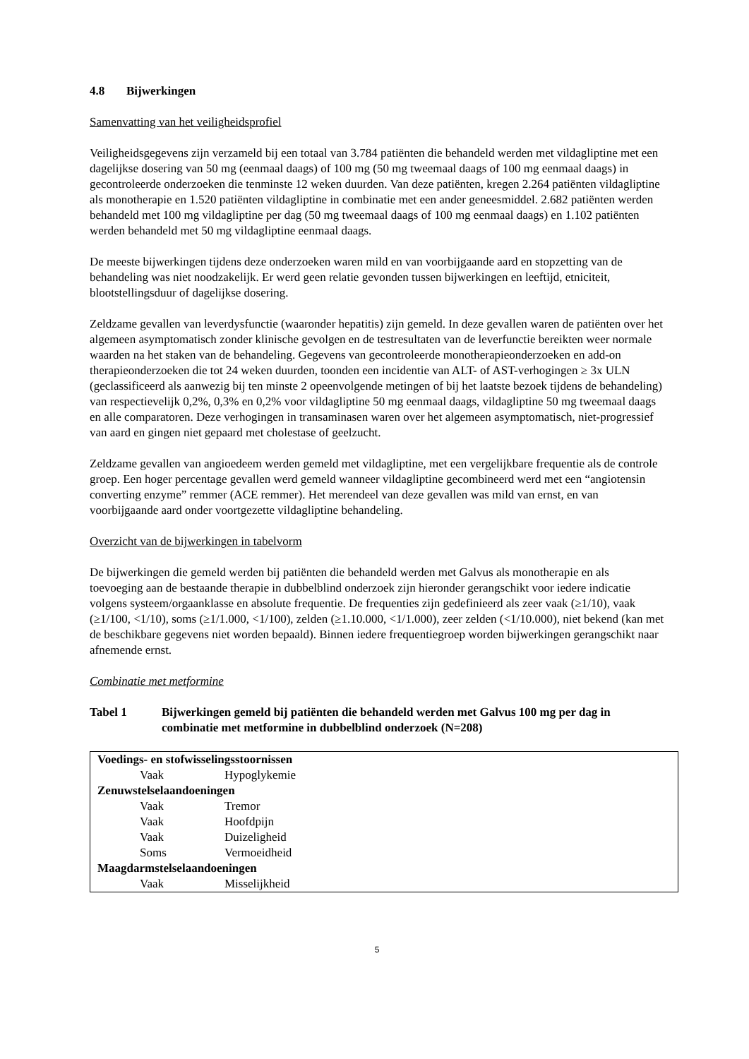4.8 Bijwerkingen
Samenvatting van het veiligheidsprofiel
Veiligheidsgegevens zijn verzameld bij een totaal van 3.784 patiënten die behandeld werden met vildagliptine met een dagelijkse dosering van 50 mg (eenmaal daags) of 100 mg (50 mg tweemaal daags of 100 mg eenmaal daags) in gecontroleerde onderzoeken die tenminste 12 weken duurden. Van deze patiënten, kregen 2.264 patiënten vildagliptine als monotherapie en 1.520 patiënten vildagliptine in combinatie met een ander geneesmiddel. 2.682 patiënten werden behandeld met 100 mg vildagliptine per dag (50 mg tweemaal daags of 100 mg eenmaal daags) en 1.102 patiënten werden behandeld met 50 mg vildagliptine eenmaal daags.
De meeste bijwerkingen tijdens deze onderzoeken waren mild en van voorbijgaande aard en stopzetting van de behandeling was niet noodzakelijk. Er werd geen relatie gevonden tussen bijwerkingen en leeftijd, etniciteit, blootstellingsduur of dagelijkse dosering.
Zeldzame gevallen van leverdysfunctie (waaronder hepatitis) zijn gemeld. In deze gevallen waren de patiënten over het algemeen asymptomatisch zonder klinische gevolgen en de testresultaten van de leverfunctie bereikten weer normale waarden na het staken van de behandeling. Gegevens van gecontroleerde monotherapieonderzoeken en add-on therapieonderzoeken die tot 24 weken duurden, toonden een incidentie van ALT- of AST-verhogingen ≥ 3x ULN (geclassificeerd als aanwezig bij ten minste 2 opeenvolgende metingen of bij het laatste bezoek tijdens de behandeling) van respectievelijk 0,2%, 0,3% en 0,2% voor vildagliptine 50 mg eenmaal daags, vildagliptine 50 mg tweemaal daags en alle comparatoren. Deze verhogingen in transaminasen waren over het algemeen asymptomatisch, niet-progressief van aard en gingen niet gepaard met cholestase of geelzucht.
Zeldzame gevallen van angioedeem werden gemeld met vildagliptine, met een vergelijkbare frequentie als de controle groep. Een hoger percentage gevallen werd gemeld wanneer vildagliptine gecombineerd werd met een “angiotensin converting enzyme” remmer (ACE remmer). Het merendeel van deze gevallen was mild van ernst, en van voorbijgaande aard onder voortgezette vildagliptine behandeling.
Overzicht van de bijwerkingen in tabelvorm
De bijwerkingen die gemeld werden bij patiënten die behandeld werden met Galvus als monotherapie en als toevoeging aan de bestaande therapie in dubbelblind onderzoek zijn hieronder gerangschikt voor iedere indicatie volgens systeem/orgaanklasse en absolute frequentie. De frequenties zijn gedefinieerd als zeer vaak (≥1/10), vaak (≥1/100, <1/10), soms (≥1/1.000, <1/100), zelden (≥1.10.000, <1/1.000), zeer zelden (<1/10.000), niet bekend (kan met de beschikbare gegevens niet worden bepaald). Binnen iedere frequentiegroep worden bijwerkingen gerangschikt naar afnemende ernst.
Combinatie met metformine
Tabel 1 Bijwerkingen gemeld bij patiënten die behandeld werden met Galvus 100 mg per dag in combinatie met metformine in dubbelblind onderzoek (N=208)
| Voedings- en stofwisselingsstoornissen | |
| Vaak | Hypoglykemie |
| Zenuwstelselaandoeningen | |
| Vaak | Tremor |
| Vaak | Hoofdpijn |
| Vaak | Duizeligheid |
| Soms | Vermoeidheid |
| Maagdarmstelselaandoeningen | |
| Vaak | Misselijkheid |
5